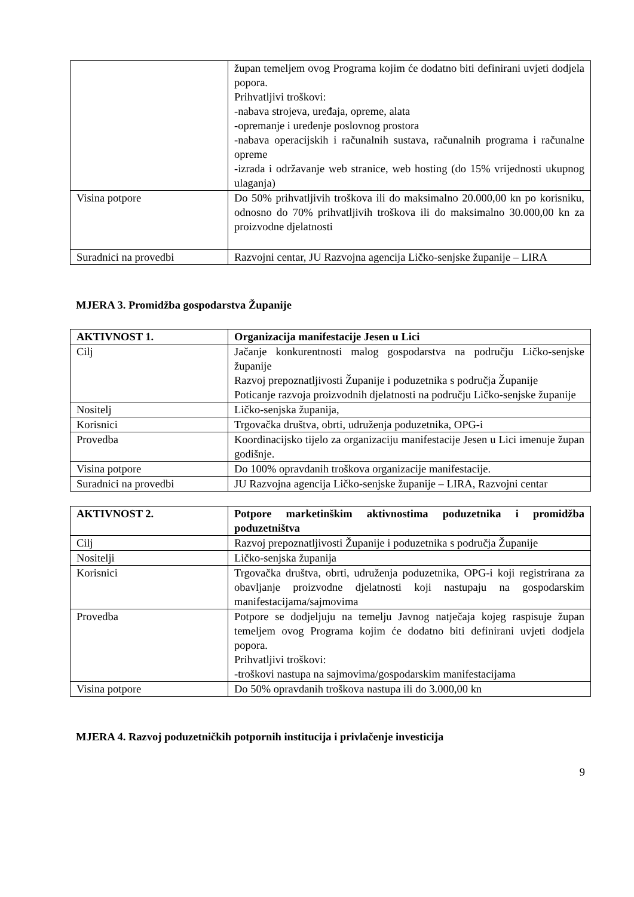| | župan temeljem ovog Programa kojim će dodatno biti definirani uvjeti dodjela popora. Prihvatljivi troškovi: -nabava strojeva, uređaja, opreme, alata -opremanje i uređenje poslovnog prostora -nabava operacijskih i računalnih sustava, računalnih programa i računalne opreme -izrada i održavanje web stranice, web hosting (do 15% vrijednosti ukupnog ulaganja) |
| Visina potpore | Do 50% prihvatljivih troškova ili do maksimalno 20.000,00 kn po korisniku, odnosno do 70% prihvatljivih troškova ili do maksimalno 30.000,00 kn za proizvodne djelatnosti |
| Suradnici na provedbi | Razvojni centar, JU Razvojna agencija Ličko-senjske županije – LIRA |
MJERA 3. Promidžba gospodarstva Županije
| AKTIVNOST 1. | Organizacija manifestacije Jesen u Lici |
| --- | --- |
| Cilj | Jačanje konkurentnosti malog gospodarstva na području Ličko-senjske županije Razvoj prepoznatljivosti Županije i poduzetnika s područja Županije Poticanje razvoja proizvodnih djelatnosti na području Ličko-senjske županije |
| Nositelj | Ličko-senjska županija, |
| Korisnici | Trgovačka društva, obrti, udruženja poduzetnika, OPG-i |
| Provedba | Koordinacijsko tijelo za organizaciju manifestacije Jesen u Lici imenuje župan godišnje. |
| Visina potpore | Do 100% opravdanih troškova organizacije manifestacije. |
| Suradnici na provedbi | JU Razvojna agencija Ličko-senjske županije – LIRA, Razvojni centar |
| AKTIVNOST 2. | Potpore marketinškim aktivnostima poduzetnika i promidžba poduzetništva |
| --- | --- |
| Cilj | Razvoj prepoznatljivosti Županije i poduzetnika s područja Županije |
| Nositelji | Ličko-senjska županija |
| Korisnici | Trgovačka društva, obrti, udruženja poduzetnika, OPG-i koji registrirana za obavljanje proizvodne djelatnosti koji nastupaju na gospodarskim manifestacijama/sajmovima |
| Provedba | Potpore se dodjeljuju na temelju Javnog natječaja kojeg raspisuje župan temeljem ovog Programa kojim će dodatno biti definirani uvjeti dodjela popora. Prihvatljivi troškovi: -troškovi nastupa na sajmovima/gospodarskim manifestacijama |
| Visina potpore | Do 50% opravdanih troškova nastupa ili do 3.000,00 kn |
MJERA 4. Razvoj poduzetničkih potpornih institucija i privlačenje investicija
9